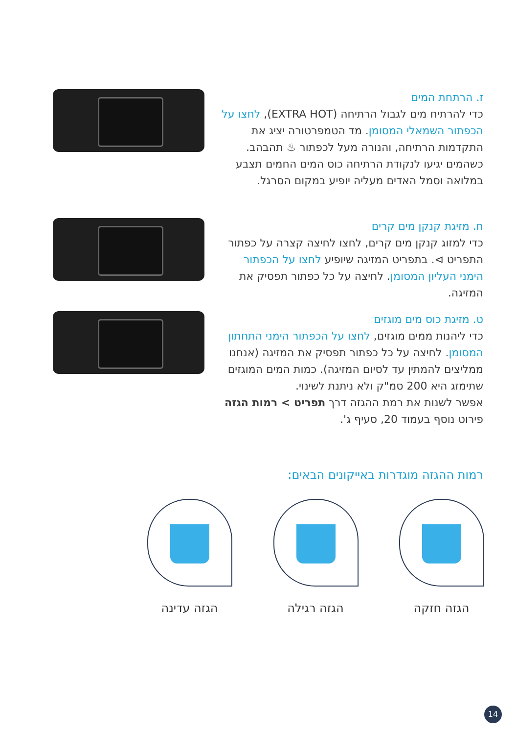ז. הרתחת המים
כדי להרתיח מים לגבול הרתיחה (EXTRA HOT), לחצו על הכפתור השמאלי המסומן. מד הטמפרטורה יציג את התקדמות הרתיחה, והנורה מעל לכפתור ♨ תהבהב. כשהמים יגיעו לנקודת הרתיחה כוס המים החמים תצבע במלואה וסמל האדים מעליה יופיע במקום הסרגל.
ח. מזיגת קנקן מים קרים
כדי למזוג קנקן מים קרים, לחצו לחיצה קצרה על כפתור התפריט ⊳. בתפריט המזיגה שיופיע לחצו על הכפתור הימני העליון המסומן. לחיצה על כל כפתור תפסיק את המזיגה.
ט. מזיגת כוס מים מוגזים
כדי ליהנות ממים מוגזים, לחצו על הכפתור הימני התחתון המסומן. לחיצה על כל כפתור תפסיק את המזיגה (אנחנו ממליצים להמתין עד לסיום המזיגה). כמות המים המוגזים שתימזג היא 200 סמ"ק ולא ניתנת לשינוי.
אפשר לשנות את רמת ההגזה דרך תפריט > רמות הגזה פירוט נוסף בעמוד 20, סעיף ג'.
רמות ההגזה מוגדרות באייקונים הבאים:
הגזה חזקה הגזה רגילה הגזה עדינה
14